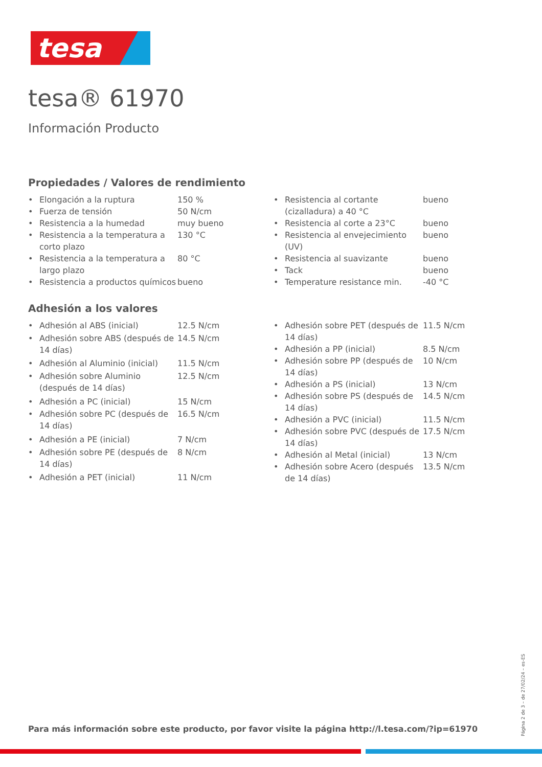tesa
tesa® 61970
Información Producto
Propiedades / Valores de rendimiento
| • | Elongación a la ruptura | 150 % |
| • | Fuerza de tensión | 50 N/cm |
| • | Resistencia a la humedad | muy bueno |
| • | Resistencia a la temperatura a corto plazo | 130 °C |
| • | Resistencia a la temperatura a largo plazo | 80 °C |
| • | Resistencia a productos químicos | bueno |
| • | Resistencia al cortante (cizalladura) a 40 °C | bueno |
| • | Resistencia al corte a 23°C | bueno |
| • | Resistencia al envejecimiento (UV) | bueno |
| • | Resistencia al suavizante | bueno |
| • | Tack | bueno |
| • | Temperature resistance min. | -40 °C |
Adhesión a los valores
| • | Adhesión al ABS (inicial) | 12.5 N/cm |
| • | Adhesión sobre ABS (después de 14 días) | 14.5 N/cm |
| • | Adhesión al Aluminio (inicial) | 11.5 N/cm |
| • | Adhesión sobre Aluminio (después de 14 días) | 12.5 N/cm |
| • | Adhesión a PC (inicial) | 15 N/cm |
| • | Adhesión sobre PC (después de 14 días) | 16.5 N/cm |
| • | Adhesión a PE (inicial) | 7 N/cm |
| • | Adhesión sobre PE (después de 14 días) | 8 N/cm |
| • | Adhesión a PET (inicial) | 11 N/cm |
| • | Adhesión sobre PET (después de 14 días) | 11.5 N/cm |
| • | Adhesión a PP (inicial) | 8.5 N/cm |
| • | Adhesión sobre PP (después de 14 días) | 10 N/cm |
| • | Adhesión a PS (inicial) | 13 N/cm |
| • | Adhesión sobre PS (después de 14 días) | 14.5 N/cm |
| • | Adhesión a PVC (inicial) | 11.5 N/cm |
| • | Adhesión sobre PVC (después de 14 días) | 17.5 N/cm |
| • | Adhesión al Metal (inicial) | 13 N/cm |
| • | Adhesión sobre Acero (después de 14 días) | 13.5 N/cm |
Para más información sobre este producto, por favor visite la página http://l.tesa.com/?ip=61970
Página 2 de 3 – de 27/02/24 – es-ES